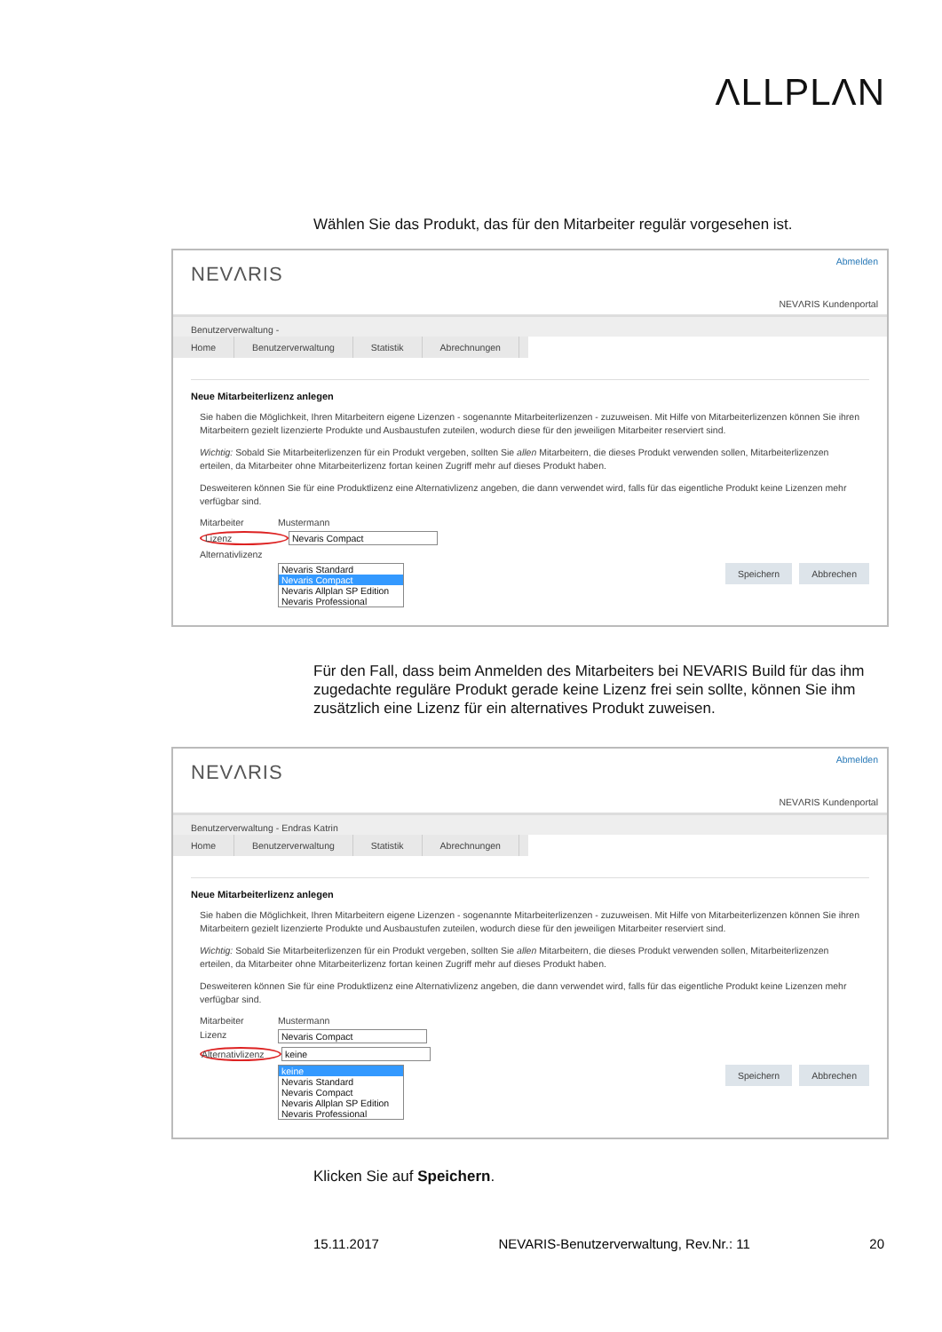ΛLLPLΛN
Wählen Sie das Produkt, das für den Mitarbeiter regulär vorgesehen ist.
NEVΛRIS
Abmelden
NEVΛRIS Kundenportal
Benutzerverwaltung -
Home Benutzerverwaltung Statistik Abrechnungen
Neue Mitarbeiterlizenz anlegen
Sie haben die Möglichkeit, Ihren Mitarbeitern eigene Lizenzen - sogenannte Mitarbeiterlizenzen - zuzuweisen. Mit Hilfe von Mitarbeiterlizenzen können Sie ihren Mitarbeitern gezielt lizenzierte Produkte und Ausbaustufen zuteilen, wodurch diese für den jeweiligen Mitarbeiter reserviert sind.
Wichtig: Sobald Sie Mitarbeiterlizenzen für ein Produkt vergeben, sollten Sie allen Mitarbeitern, die dieses Produkt verwenden sollen, Mitarbeiterlizenzen erteilen, da Mitarbeiter ohne Mitarbeiterlizenz fortan keinen Zugriff mehr auf dieses Produkt haben.
Desweiteren können Sie für eine Produktlizenz eine Alternativlizenz angeben, die dann verwendet wird, falls für das eigentliche Produkt keine Lizenzen mehr verfügbar sind.
Mitarbeiter Mustermann
Lizenz Nevaris Compact
Alternativlizenz
Abbrechen Speichern
Nevaris Standard
Nevaris Compact
Nevaris Allplan SP Edition
Nevaris Professional
Für den Fall, dass beim Anmelden des Mitarbeiters bei NEVARIS Build für das ihm zugedachte reguläre Produkt gerade keine Lizenz frei sein sollte, können Sie ihm zusätzlich eine Lizenz für ein alternatives Produkt zuweisen.
NEVΛRIS
Abmelden
NEVΛRIS Kundenportal
Benutzerverwaltung - Endras Katrin
Home Benutzerverwaltung Statistik Abrechnungen
Neue Mitarbeiterlizenz anlegen
Sie haben die Möglichkeit, Ihren Mitarbeitern eigene Lizenzen - sogenannte Mitarbeiterlizenzen - zuzuweisen. Mit Hilfe von Mitarbeiterlizenzen können Sie ihren Mitarbeitern gezielt lizenzierte Produkte und Ausbaustufen zuteilen, wodurch diese für den jeweiligen Mitarbeiter reserviert sind.
Wichtig: Sobald Sie Mitarbeiterlizenzen für ein Produkt vergeben, sollten Sie allen Mitarbeitern, die dieses Produkt verwenden sollen, Mitarbeiterlizenzen erteilen, da Mitarbeiter ohne Mitarbeiterlizenz fortan keinen Zugriff mehr auf dieses Produkt haben.
Desweiteren können Sie für eine Produktlizenz eine Alternativlizenz angeben, die dann verwendet wird, falls für das eigentliche Produkt keine Lizenzen mehr verfügbar sind.
Mitarbeiter Mustermann
Lizenz Nevaris Compact
Alternativlizenz keine
Abbrechen Speichern
keine
Nevaris Standard
Nevaris Compact
Nevaris Allplan SP Edition
Nevaris Professional
Klicken Sie auf Speichern.
15.11.2017 NEVARIS-Benutzerverwaltung, Rev.Nr.: 11 20